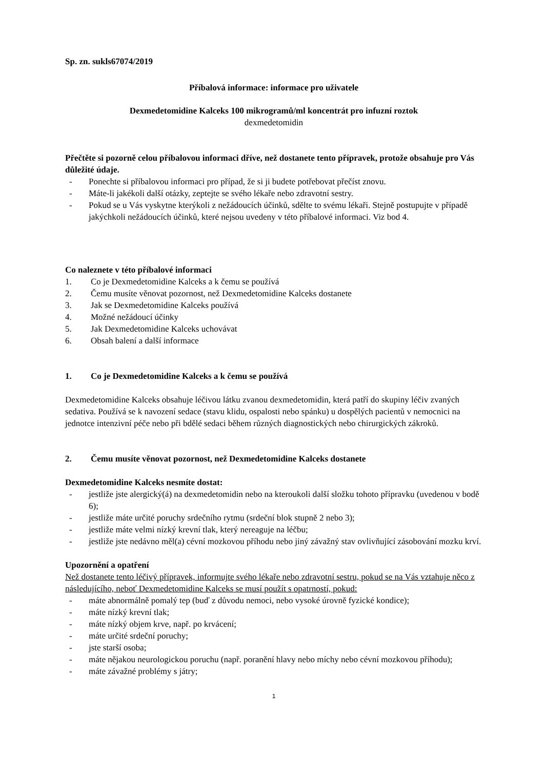Sp. zn. sukls67074/2019
Příbalová informace: informace pro uživatele
Dexmedetomidine Kalceks 100 mikrogramů/ml koncentrát pro infuzní roztok
dexmedetomidin
Přečtěte si pozorně celou příbalovou informaci dříve, než dostanete tento přípravek, protože obsahuje pro Vás důležité údaje.
- Ponechte si příbalovou informaci pro případ, že si ji budete potřebovat přečíst znovu.
- Máte-li jakékoli další otázky, zeptejte se svého lékaře nebo zdravotní sestry.
- Pokud se u Vás vyskytne kterýkoli z nežádoucích účinků, sdělte to svému lékaři. Stejně postupujte v případě jakýchkoli nežádoucích účinků, které nejsou uvedeny v této příbalové informaci. Viz bod 4.
Co naleznete v této příbalové informaci
1. Co je Dexmedetomidine Kalceks a k čemu se používá
2. Čemu musíte věnovat pozornost, než Dexmedetomidine Kalceks dostanete
3. Jak se Dexmedetomidine Kalceks používá
4. Možné nežádoucí účinky
5. Jak Dexmedetomidine Kalceks uchovávat
6. Obsah balení a další informace
1. Co je Dexmedetomidine Kalceks a k čemu se používá
Dexmedetomidine Kalceks obsahuje léčivou látku zvanou dexmedetomidin, která patří do skupiny léčiv zvaných sedativa. Používá se k navození sedace (stavu klidu, ospalosti nebo spánku) u dospělých pacientů v nemocnici na jednotce intenzivní péče nebo při bdělé sedaci během různých diagnostických nebo chirurgických zákroků.
2. Čemu musíte věnovat pozornost, než Dexmedetomidine Kalceks dostanete
Dexmedetomidine Kalceks nesmíte dostat:
- jestliže jste alergický(á) na dexmedetomidin nebo na kteroukoli další složku tohoto přípravku (uvedenou v bodě 6);
- jestliže máte určité poruchy srdečního rytmu (srdeční blok stupně 2 nebo 3);
- jestliže máte velmi nízký krevní tlak, který nereaguje na léčbu;
- jestliže jste nedávno měl(a) cévní mozkovou příhodu nebo jiný závažný stav ovlivňující zásobování mozku krví.
Upozornění a opatření
Než dostanete tento léčivý přípravek, informujte svého lékaře nebo zdravotní sestru, pokud se na Vás vztahuje něco z následujícího, neboť Dexmedetomidine Kalceks se musí použít s opatrností, pokud:
- máte abnormálně pomalý tep (buď z důvodu nemoci, nebo vysoké úrovně fyzické kondice);
- máte nízký krevní tlak;
- máte nízký objem krve, např. po krvácení;
- máte určité srdeční poruchy;
- jste starší osoba;
- máte nějakou neurologickou poruchu (např. poranění hlavy nebo míchy nebo cévní mozkovou příhodu);
- máte závažné problémy s játry;
1